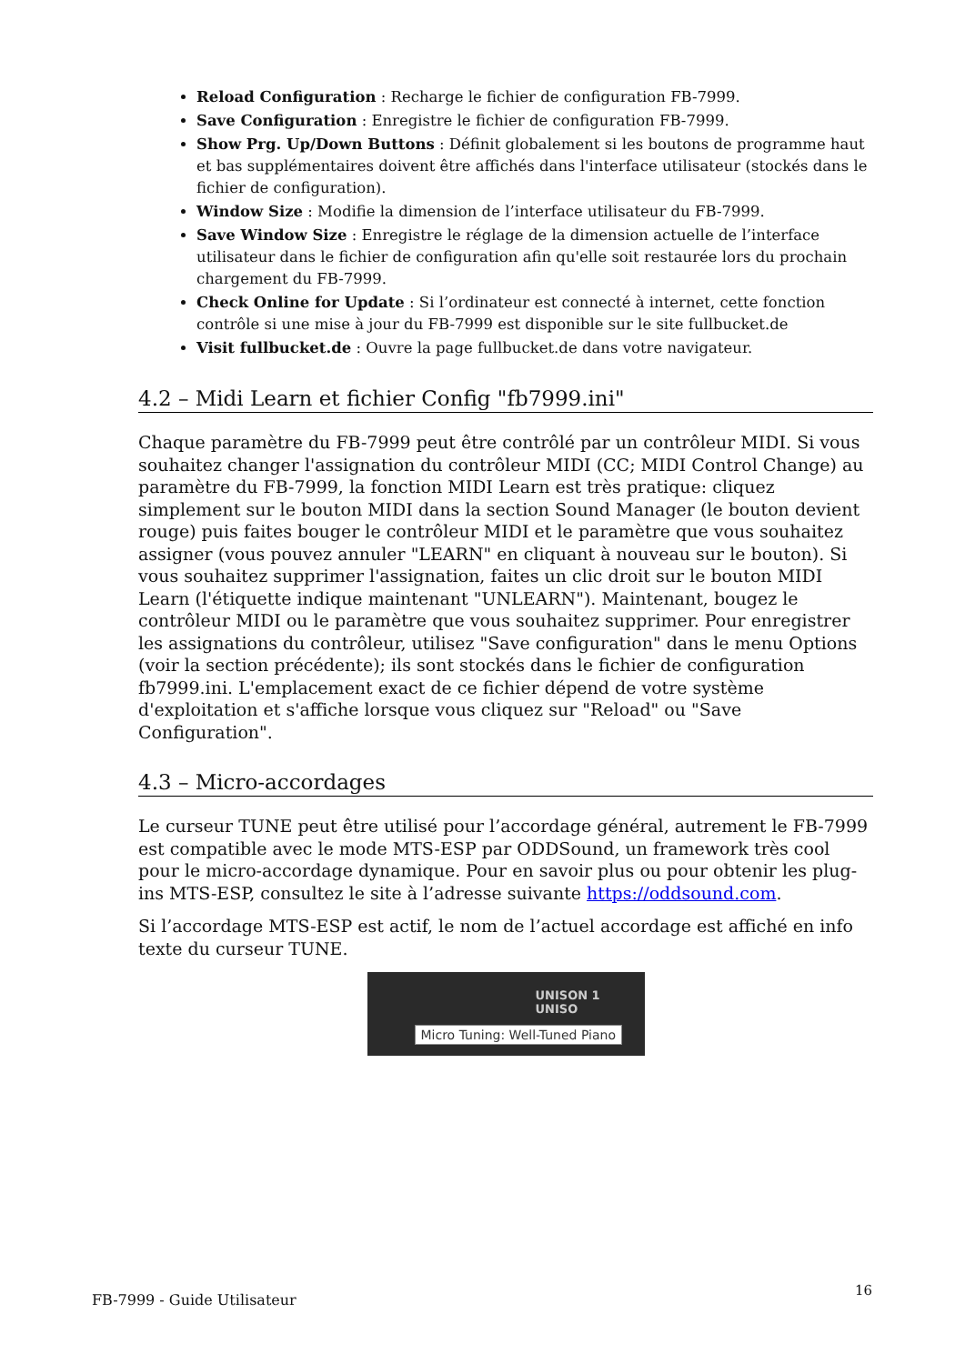Reload Configuration : Recharge le fichier de configuration FB-7999.
Save Configuration : Enregistre le fichier de configuration FB-7999.
Show Prg. Up/Down Buttons : Définit globalement si les boutons de programme haut et bas supplémentaires doivent être affichés dans l'interface utilisateur (stockés dans le fichier de configuration).
Window Size : Modifie la dimension de l’interface utilisateur du FB-7999.
Save Window Size : Enregistre le réglage de la dimension actuelle de l’interface utilisateur dans le fichier de configuration afin qu'elle soit restaurée lors du prochain chargement du FB-7999.
Check Online for Update : Si l’ordinateur est connecté à internet, cette fonction contrôle si une mise à jour du FB-7999 est disponible sur le site fullbucket.de
Visit fullbucket.de : Ouvre la page fullbucket.de dans votre navigateur.
4.2 – Midi Learn et fichier Config "fb7999.ini"
Chaque paramètre du FB-7999 peut être contrôlé par un contrôleur MIDI. Si vous souhaitez changer l'assignation du contrôleur MIDI (CC; MIDI Control Change) au paramètre du FB-7999, la fonction MIDI Learn est très pratique: cliquez simplement sur le bouton MIDI dans la section Sound Manager (le bouton devient rouge) puis faites bouger le contrôleur MIDI et le paramètre que vous souhaitez assigner (vous pouvez annuler "LEARN" en cliquant à nouveau sur le bouton). Si vous souhaitez supprimer l'assignation, faites un clic droit sur le bouton MIDI Learn (l'étiquette indique maintenant "UNLEARN"). Maintenant, bougez le contrôleur MIDI ou le paramètre que vous souhaitez supprimer. Pour enregistrer les assignations du contrôleur, utilisez "Save configuration" dans le menu Options (voir la section précédente); ils sont stockés dans le fichier de configuration fb7999.ini. L'emplacement exact de ce fichier dépend de votre système d'exploitation et s'affiche lorsque vous cliquez sur "Reload" ou "Save Configuration".
4.3 – Micro-accordages
Le curseur TUNE peut être utilisé pour l’accordage général, autrement le FB-7999 est compatible avec le mode MTS-ESP par ODDSound, un framework très cool pour le micro-accordage dynamique. Pour en savoir plus ou pour obtenir les plug-ins MTS-ESP, consultez le site à l’adresse suivante https://oddsound.com.
Si l’accordage MTS-ESP est actif, le nom de l’actuel accordage est affiché en info texte du curseur TUNE.
UNISON 1 UNISO
Micro Tuning: Well-Tuned Piano
16
FB-7999 - Guide Utilisateur